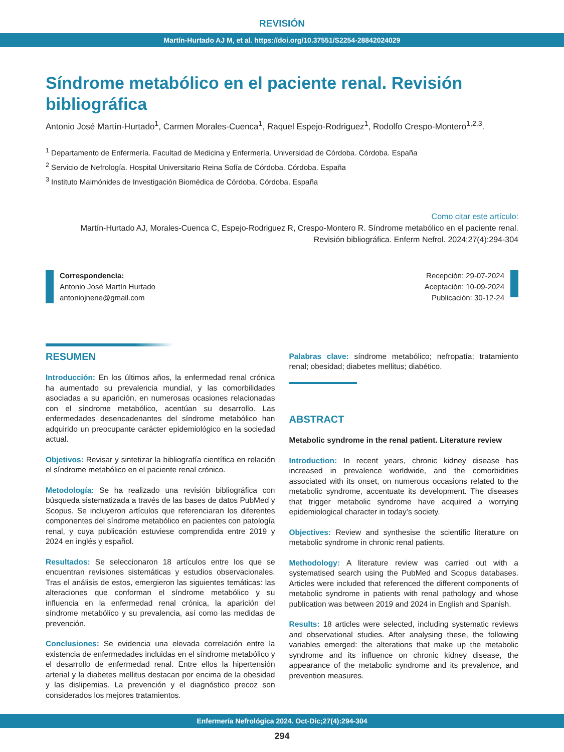REVISIÓN
Martín-Hurtado AJ M, et al. https://doi.org/10.37551/S2254-28842024029
Síndrome metabólico en el paciente renal. Revisión bibliográfica
Antonio José Martín-Hurtado<sup>1</sup>, Carmen Morales-Cuenca<sup>1</sup>, Raquel Espejo-Rodriguez<sup>1</sup>, Rodolfo Crespo-Montero<sup>1,2,3</sup>.
<sup>1</sup> Departamento de Enfermería. Facultad de Medicina y Enfermería. Universidad de Córdoba. Córdoba. España
<sup>2</sup> Servicio de Nefrología. Hospital Universitario Reina Sofía de Córdoba. Córdoba. España
<sup>3</sup> Instituto Maimónides de Investigación Biomédica de Córdoba. Córdoba. España
Como citar este artículo:
Martín-Hurtado AJ, Morales-Cuenca C, Espejo-Rodriguez R, Crespo-Montero R. Síndrome metabólico en el paciente renal.
Revisión bibliográfica. Enferm Nefrol. 2024;27(4):294-304
Correspondencia:
Antonio José Martín Hurtado
antoniojnene@gmail.com
Recepción: 29-07-2024
Aceptación: 10-09-2024
Publicación: 30-12-24
RESUMEN
Introducción: En los últimos años, la enfermedad renal crónica ha aumentado su prevalencia mundial, y las comorbilidades asociadas a su aparición, en numerosas ocasiones relacionadas con el síndrome metabólico, acentúan su desarrollo. Las enfermedades desencadenantes del síndrome metabólico han adquirido un preocupante carácter epidemiológico en la sociedad actual.
Objetivos: Revisar y sintetizar la bibliografía científica en relación el síndrome metabólico en el paciente renal crónico.
Metodología: Se ha realizado una revisión bibliográfica con búsqueda sistematizada a través de las bases de datos PubMed y Scopus. Se incluyeron artículos que referenciaran los diferentes componentes del síndrome metabólico en pacientes con patología renal, y cuya publicación estuviese comprendida entre 2019 y 2024 en inglés y español.
Resultados: Se seleccionaron 18 artículos entre los que se encuentran revisiones sistemáticas y estudios observacionales. Tras el análisis de estos, emergieron las siguientes temáticas: las alteraciones que conforman el síndrome metabólico y su influencia en la enfermedad renal crónica, la aparición del síndrome metabólico y su prevalencia, así como las medidas de prevención.
Conclusiones: Se evidencia una elevada correlación entre la existencia de enfermedades incluidas en el síndrome metabólico y el desarrollo de enfermedad renal. Entre ellos la hipertensión arterial y la diabetes mellitus destacan por encima de la obesidad y las dislipemias. La prevención y el diagnóstico precoz son considerados los mejores tratamientos.
Palabras clave: síndrome metabólico; nefropatía; tratamiento renal; obesidad; diabetes mellitus; diabético.
ABSTRACT
Metabolic syndrome in the renal patient. Literature review
Introduction: In recent years, chronic kidney disease has increased in prevalence worldwide, and the comorbidities associated with its onset, on numerous occasions related to the metabolic syndrome, accentuate its development. The diseases that trigger metabolic syndrome have acquired a worrying epidemiological character in today’s society.
Objectives: Review and synthesise the scientific literature on metabolic syndrome in chronic renal patients.
Methodology: A literature review was carried out with a systematised search using the PubMed and Scopus databases. Articles were included that referenced the different components of metabolic syndrome in patients with renal pathology and whose publication was between 2019 and 2024 in English and Spanish.
Results: 18 articles were selected, including systematic reviews and observational studies. After analysing these, the following variables emerged: the alterations that make up the metabolic syndrome and its influence on chronic kidney disease, the appearance of the metabolic syndrome and its prevalence, and prevention measures.
Enfermería Nefrológica 2024. Oct-Dic;27(4):294-304
294